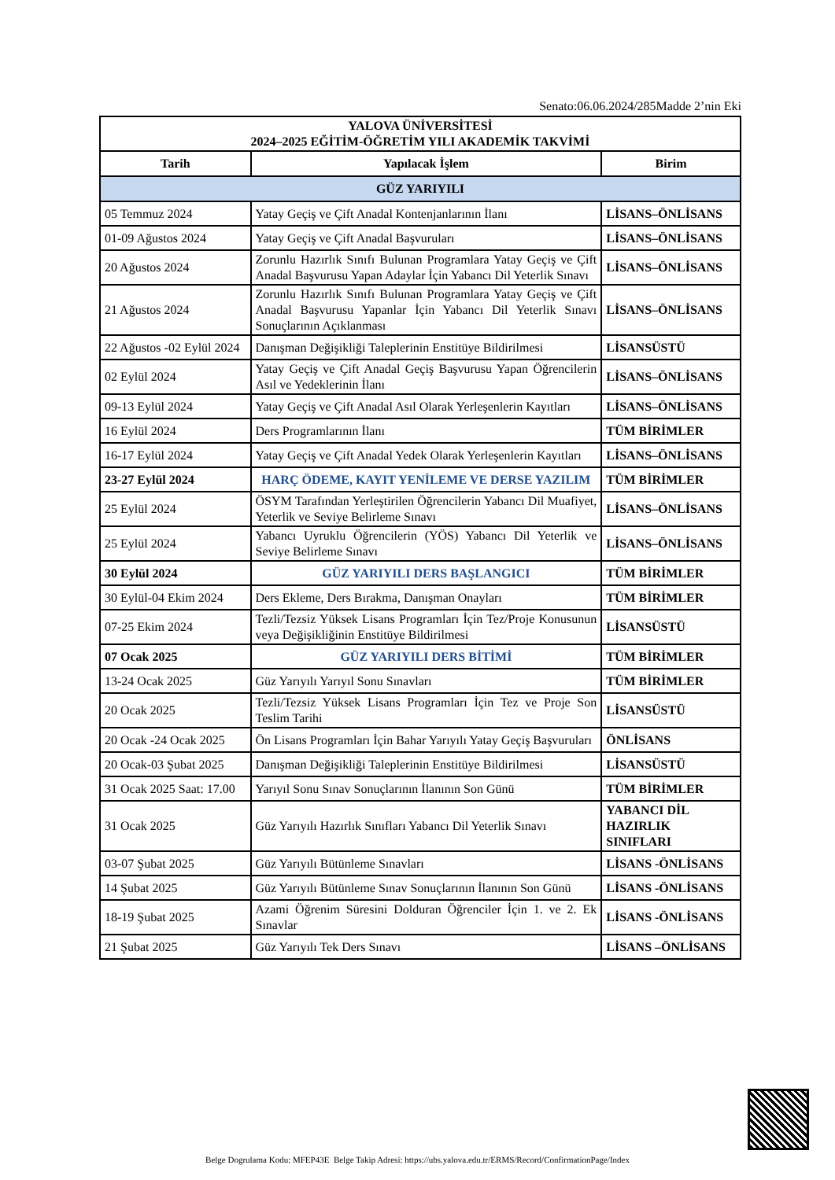Senato:06.06.2024/285Madde 2’nin Eki
| YALOVA ÜNİVERSİTESİ 2024–2025 EĞİTİM-ÖĞRETİM YILI AKADEMİK TAKVİMİ | | |
| --- | --- | --- |
| Tarih | Yapılacak İşlem | Birim |
| GÜZ YARIYILI | | |
| 05 Temmuz 2024 | Yatay Geçiş ve Çift Anadal Kontenjanlarının İlanı | LİSANS–ÖNLİSANS |
| 01-09 Ağustos 2024 | Yatay Geçiş ve Çift Anadal Başvuruları | LİSANS–ÖNLİSANS |
| 20 Ağustos 2024 | Zorunlu Hazırlık Sınıfı Bulunan Programlara Yatay Geçiş ve Çift Anadal Başvurusu Yapan Adaylar İçin Yabancı Dil Yeterlik Sınavı | LİSANS–ÖNLİSANS |
| 21 Ağustos 2024 | Zorunlu Hazırlık Sınıfı Bulunan Programlara Yatay Geçiş ve Çift Anadal Başvurusu Yapanlar İçin Yabancı Dil Yeterlik Sınavı Sonuçlarının Açıklanması | LİSANS–ÖNLİSANS |
| 22 Ağustos -02 Eylül 2024 | Danışman Değişikliği Taleplerinin Enstitüye Bildirilmesi | LİSANSÜSTÜ |
| 02 Eylül 2024 | Yatay Geçiş ve Çift Anadal Geçiş Başvurusu Yapan Öğrencilerin Asıl ve Yedeklerinin İlanı | LİSANS–ÖNLİSANS |
| 09-13 Eylül 2024 | Yatay Geçiş ve Çift Anadal Asıl Olarak Yerleşenlerin Kayıtları | LİSANS–ÖNLİSANS |
| 16 Eylül 2024 | Ders Programlarının İlanı | TÜM BİRİMLER |
| 16-17 Eylül 2024 | Yatay Geçiş ve Çift Anadal Yedek Olarak Yerleşenlerin Kayıtları | LİSANS–ÖNLİSANS |
| 23-27 Eylül 2024 | HARÇ ÖDEME, KAYIT YENİLEME VE DERSE YAZILIM | TÜM BİRİMLER |
| 25 Eylül 2024 | ÖSYM Tarafından Yerleştirilen Öğrencilerin Yabancı Dil Muafiyet, Yeterlik ve Seviye Belirleme Sınavı | LİSANS–ÖNLİSANS |
| 25 Eylül 2024 | Yabancı Uyruklu Öğrencilerin (YÖS) Yabancı Dil Yeterlik ve Seviye Belirleme Sınavı | LİSANS–ÖNLİSANS |
| 30 Eylül 2024 | GÜZ YARIYILI DERS BAŞLANGICI | TÜM BİRİMLER |
| 30 Eylül-04 Ekim 2024 | Ders Ekleme, Ders Bırakma, Danışman Onayları | TÜM BİRİMLER |
| 07-25 Ekim 2024 | Tezli/Tezsiz Yüksek Lisans Programları İçin Tez/Proje Konusunun veya Değişikliğinin Enstitüye Bildirilmesi | LİSANSÜSTÜ |
| 07 Ocak 2025 | GÜZ YARIYILI DERS BİTİMİ | TÜM BİRİMLER |
| 13-24 Ocak 2025 | Güz Yarıyılı Yarıyıl Sonu Sınavları | TÜM BİRİMLER |
| 20 Ocak 2025 | Tezli/Tezsiz Yüksek Lisans Programları İçin Tez ve Proje Son Teslim Tarihi | LİSANSÜSTÜ |
| 20 Ocak -24 Ocak 2025 | Ön Lisans Programları İçin Bahar Yarıyılı Yatay Geçiş Başvuruları | ÖNLİSANS |
| 20 Ocak-03 Şubat 2025 | Danışman Değişikliği Taleplerinin Enstitüye Bildirilmesi | LİSANSÜSTÜ |
| 31 Ocak 2025 Saat: 17.00 | Yarıyıl Sonu Sınav Sonuçlarının İlanının Son Günü | TÜM BİRİMLER |
| 31 Ocak 2025 | Güz Yarıyılı Hazırlık Sınıfları Yabancı Dil Yeterlik Sınavı | YABANCI DİL HAZIRLIK SINIFLARI |
| 03-07 Şubat 2025 | Güz Yarıyılı Bütünleme Sınavları | LİSANS -ÖNLİSANS |
| 14 Şubat 2025 | Güz Yarıyılı Bütünleme Sınav Sonuçlarının İlanının Son Günü | LİSANS -ÖNLİSANS |
| 18-19 Şubat 2025 | Azami Öğrenim Süresini Dolduran Öğrenciler İçin 1. ve 2. Ek Sınavlar | LİSANS -ÖNLİSANS |
| 21 Şubat 2025 | Güz Yarıyılı Tek Ders Sınavı | LİSANS –ÖNLİSANS |
Belge Dogrulama Kodu: MFEP43E Belge Takip Adresi: https://ubs.yalova.edu.tr/ERMS/Record/ConfirmationPage/Index